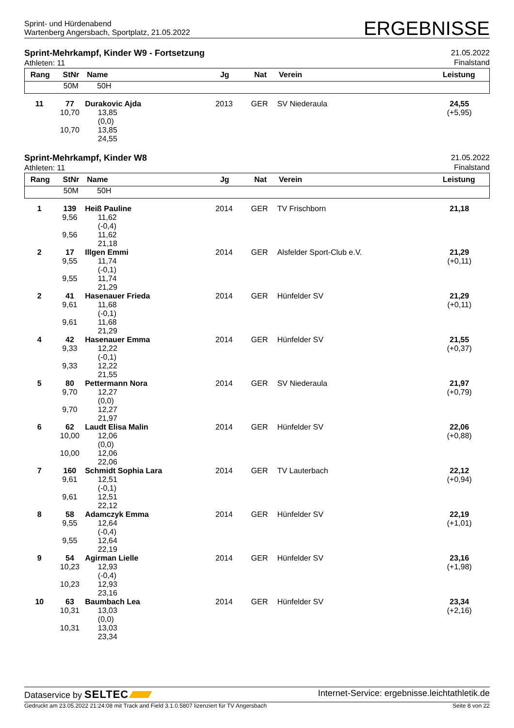Sprint- und Hürdenabend
Wartenberg Angersbach, Sportplatz, 21.05.2022
ERGEBNISSE
Sprint-Mehrkampf, Kinder W9 - Fortsetzung
Athleten: 11
21.05.2022
Finalstand
| Rang | StNr | Name | Jg | Nat | Verein | Leistung |
| --- | --- | --- | --- | --- | --- | --- |
| | 50M | 50H | | | | |
| 11 | 77 10,70 10,70 | Durakovic Ajda 13,85 (0,0) 13,85 24,55 | 2013 | GER | SV Niederaula | 24,55 (+5,95) |
Sprint-Mehrkampf, Kinder W8
Athleten: 11
21.05.2022
Finalstand
| Rang | StNr | Name | Jg | Nat | Verein | Leistung |
| --- | --- | --- | --- | --- | --- | --- |
| | 50M | 50H | | | | |
| 1 | 139 9,56 9,56 | Heiß Pauline 11,62 (-0,4) 11,62 21,18 | 2014 | GER | TV Frischborn | 21,18 |
| 2 | 17 9,55 9,55 | Illgen Emmi 11,74 (-0,1) 11,74 21,29 | 2014 | GER | Alsfelder Sport-Club e.V. | 21,29 (+0,11) |
| 2 | 41 9,61 9,61 | Hasenauer Frieda 11,68 (-0,1) 11,68 21,29 | 2014 | GER | Hünfelder SV | 21,29 (+0,11) |
| 4 | 42 9,33 9,33 | Hasenauer Emma 12,22 (-0,1) 12,22 21,55 | 2014 | GER | Hünfelder SV | 21,55 (+0,37) |
| 5 | 80 9,70 9,70 | Pettermann Nora 12,27 (0,0) 12,27 21,97 | 2014 | GER | SV Niederaula | 21,97 (+0,79) |
| 6 | 62 10,00 10,00 | Laudt Elisa Malin 12,06 (0,0) 12,06 22,06 | 2014 | GER | Hünfelder SV | 22,06 (+0,88) |
| 7 | 160 9,61 9,61 | Schmidt Sophia Lara 12,51 (-0,1) 12,51 22,12 | 2014 | GER | TV Lauterbach | 22,12 (+0,94) |
| 8 | 58 9,55 9,55 | Adamczyk Emma 12,64 (-0,4) 12,64 22,19 | 2014 | GER | Hünfelder SV | 22,19 (+1,01) |
| 9 | 54 10,23 10,23 | Agirman Lielle 12,93 (-0,4) 12,93 23,16 | 2014 | GER | Hünfelder SV | 23,16 (+1,98) |
| 10 | 63 10,31 10,31 | Baumbach Lea 13,03 (0,0) 13,03 23,34 | 2014 | GER | Hünfelder SV | 23,34 (+2,16) |
Dataservice by SELTEC
Internet-Service: ergebnisse.leichtathletik.de
Gedruckt am 23.05.2022 21:24:08 mit Track and Field 3.1.0.5807 lizenziert für TV Angersbach
Seite 8 von 22